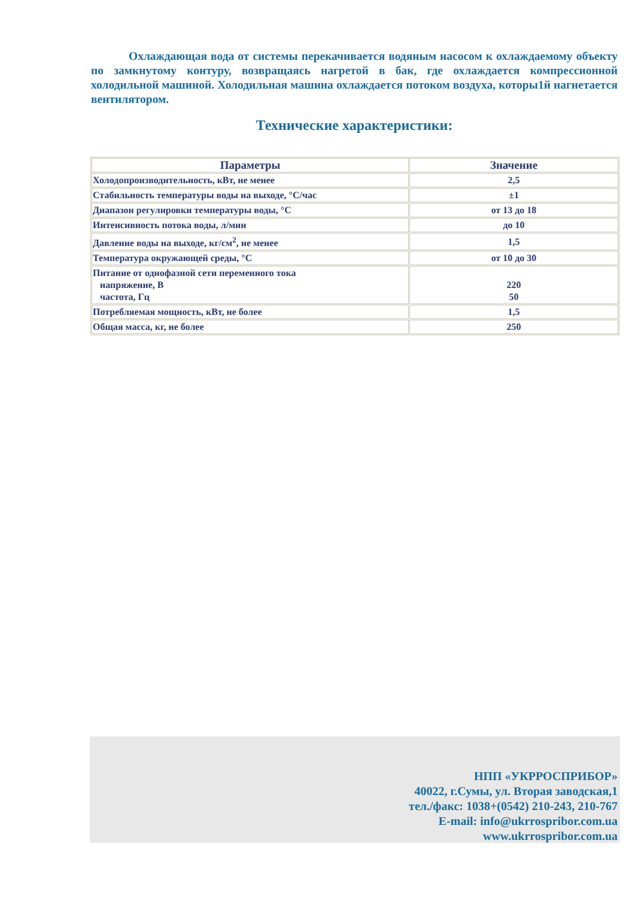Охлаждающая вода от системы перекачивается водяным насосом к охлаждаемому объекту по замкнутому контуру, возвращаясь нагретой в бак, где охлаждается компрессионной холодильной машиной. Холодильная машина охлаждается потоком воздуха, которы1й нагнетается вентилятором.
Технические характеристики:
| Параметры | Значение |
| --- | --- |
| Холодопроизводительность, кВт, не менее | 2,5 |
| Стабильность температуры воды на выходе, °С/час | ±1 |
| Диапазон регулировки температуры воды, °С | от 13 до 18 |
| Интенсивность потока воды, л/мин | до 10 |
| Давление воды на выходе, кг/см<sup>2</sup>, не менее | 1,5 |
| Температура окружающей среды, °С | от 10 до 30 |
| Питание от однофазной сети переменного тока напряжение, В частота, Гц | 220 50 |
| Потребляемая мощность, кВт, не более | 1,5 |
| Общая масса, кг, не более | 250 |
НПП «УКРРОСПРИБОР»
40022, г.Сумы, ул. Вторая заводская,1
тел./факс: 1038+(0542) 210-243, 210-767
E-mail: info@ukrrospribor.com.ua
www.ukrrospribor.com.ua